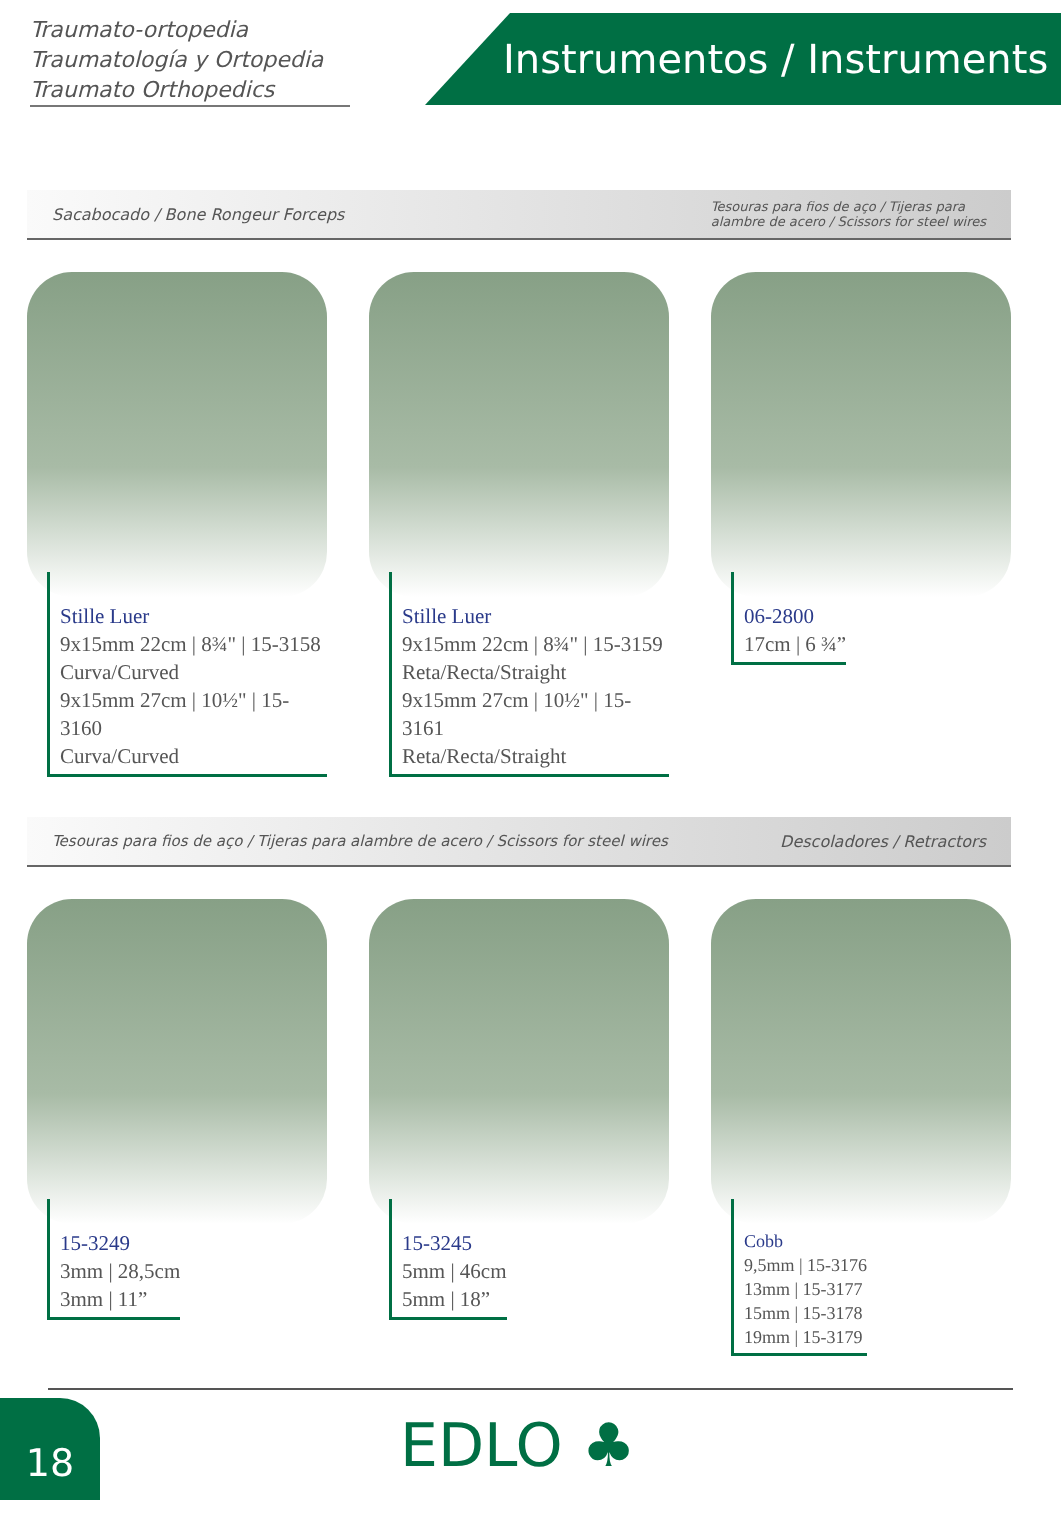Traumato-ortopedia
Traumatología y Ortopedia
Traumato Orthopedics
Instrumentos / Instruments
Sacabocado / Bone Rongeur Forceps Tesouras para fios de aço / Tijeras para
alambre de acero / Scissors for steel wires
Stille Luer
9x15mm 22cm | 8¾" | 15-3158
Curva/Curved
9x15mm 27cm | 10½" | 15-3160
Curva/Curved
Stille Luer
9x15mm 22cm | 8¾" | 15-3159
Reta/Recta/Straight
9x15mm 27cm | 10½" | 15-3161
Reta/Recta/Straight
06-2800
17cm | 6 ¾”
Tesouras para fios de aço / Tijeras para alambre de acero / Scissors for steel wires Descoladores / Retractors
15-3249
3mm | 28,5cm
3mm | 11”
15-3245
5mm | 46cm
5mm | 18”
Cobb
9,5mm | 15-3176
13mm | 15-3177
15mm | 15-3178
19mm | 15-3179
18 EDLO ♣